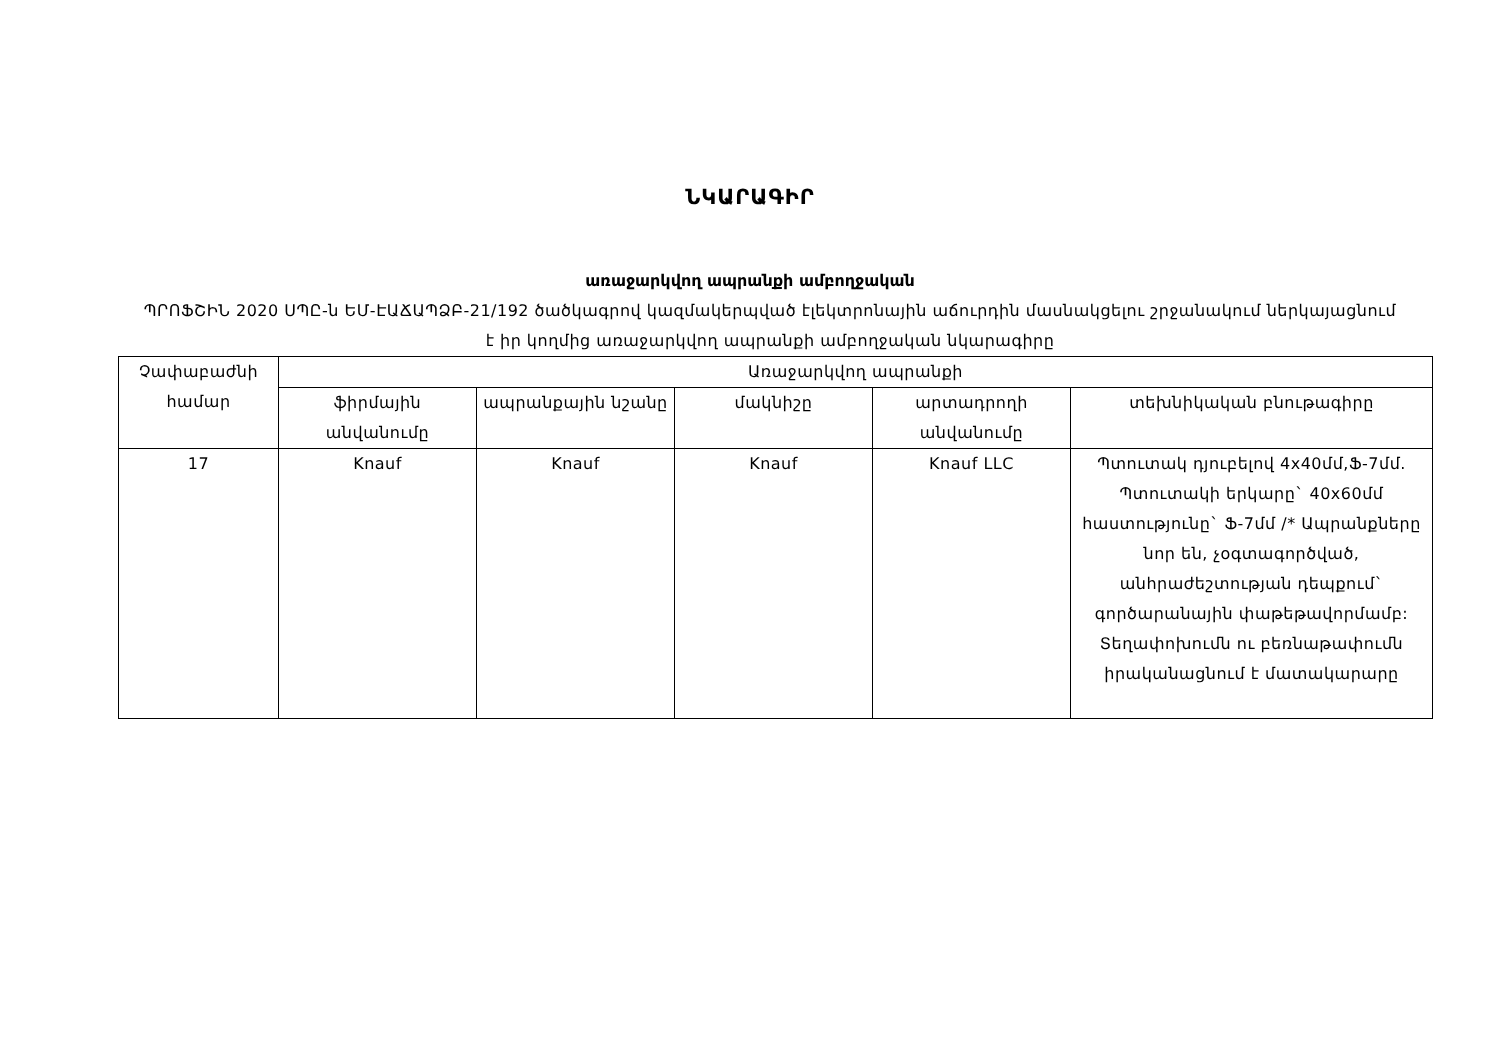ՆԿԱՐԱԳԻՐ
առաջարկվող ապրանքի ամբողջական
ՊՐՈՖՇԻՆ 2020 ՍՊԸ-ն ԵՄ-ԷԱՃԱՊՁԲ-21/192 ծածկագրով կազմակերպված էլեկտրոնային աճուրդին մասնակցելու շրջանակում ներկայացնում է իր կողմից առաջարկվող ապրանքի ամբողջական նկարագիրը
| Չափաբաժնի համար | Առաջարկվող ապրանքի | | | | |
| --- | --- | --- | --- | --- | --- |
| | ֆիրմային անվանումը | ապրանքային նշանը | մակնիշը | արտադրողի անվանումը | տեխնիկական բնութագիրը |
| 17 | Knauf | Knauf | Knauf | Knauf LLC | Պտուտակ դյուբելով 4x40մմ,Ֆ-7մմ. Պտուտակի երկարը` 40x60մմ հաստությունը` Ֆ-7մմ /* Ապրանքները նոր են, չօգտագործված, անհրաժեշտության դեպքում` գործարանային փաթեթավորմամբ: Տեղափոխումն ու բեռնաթափումն իրականացնում է մատակարարը |